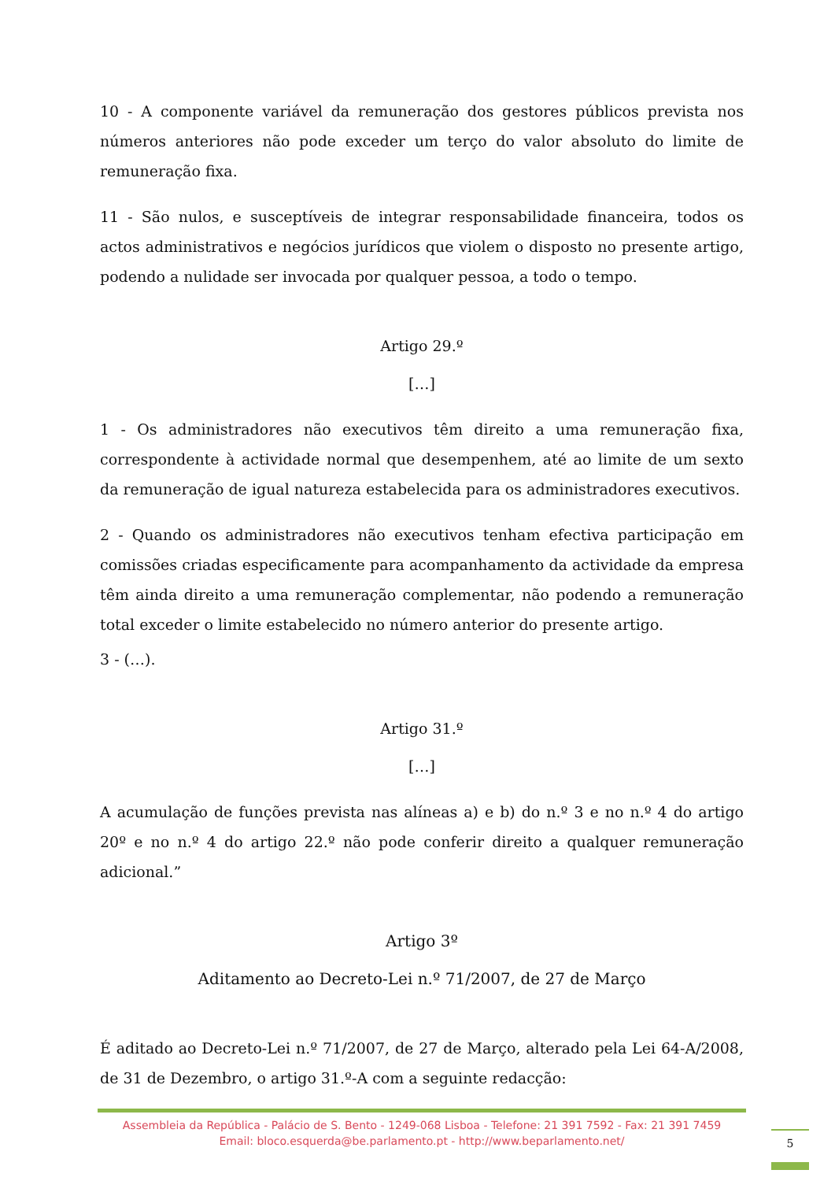10 - A componente variável da remuneração dos gestores públicos prevista nos números anteriores não pode exceder um terço do valor absoluto do limite de remuneração fixa.
11 - São nulos, e susceptíveis de integrar responsabilidade financeira, todos os actos administrativos e negócios jurídicos que violem o disposto no presente artigo, podendo a nulidade ser invocada por qualquer pessoa, a todo o tempo.
Artigo 29.º
[…]
1 - Os administradores não executivos têm direito a uma remuneração fixa, correspondente à actividade normal que desempenhem, até ao limite de um sexto da remuneração de igual natureza estabelecida para os administradores executivos.
2 - Quando os administradores não executivos tenham efectiva participação em comissões criadas especificamente para acompanhamento da actividade da empresa têm ainda direito a uma remuneração complementar, não podendo a remuneração total exceder o limite estabelecido no número anterior do presente artigo.
3 - (…).
Artigo 31.º
[…]
A acumulação de funções prevista nas alíneas a) e b) do n.º 3 e no n.º 4 do artigo 20º e no n.º 4 do artigo 22.º não pode conferir direito a qualquer remuneração adicional.”
Artigo 3º
Aditamento ao Decreto-Lei n.º 71/2007, de 27 de Março
É aditado ao Decreto-Lei n.º 71/2007, de 27 de Março, alterado pela Lei 64-A/2008, de 31 de Dezembro, o artigo 31.º-A com a seguinte redacção:
Assembleia da República - Palácio de S. Bento - 1249-068 Lisboa - Telefone: 21 391 7592 - Fax: 21 391 7459
Email: bloco.esquerda@be.parlamento.pt - http://www.beparlamento.net/
5